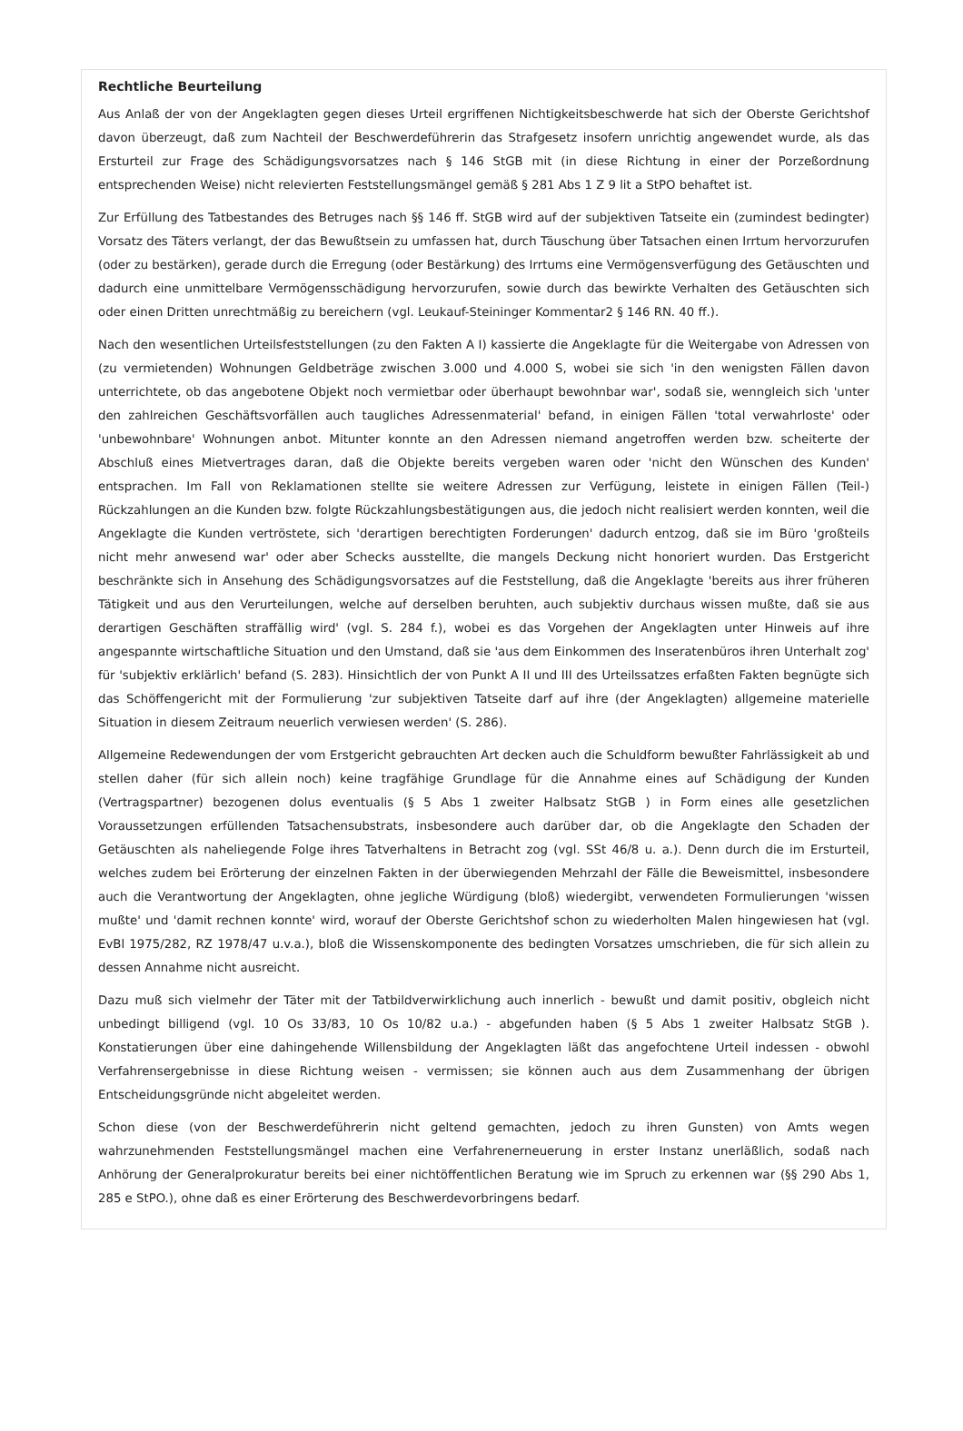Rechtliche Beurteilung
Aus Anlaß der von der Angeklagten gegen dieses Urteil ergriffenen Nichtigkeitsbeschwerde hat sich der Oberste Gerichtshof davon überzeugt, daß zum Nachteil der Beschwerdeführerin das Strafgesetz insofern unrichtig angewendet wurde, als das Ersturteil zur Frage des Schädigungsvorsatzes nach § 146 StGB mit (in diese Richtung in einer der Porzeßordnung entsprechenden Weise) nicht relevierten Feststellungsmängel gemäß § 281 Abs 1 Z 9 lit a StPO behaftet ist.
Zur Erfüllung des Tatbestandes des Betruges nach §§ 146 ff. StGB wird auf der subjektiven Tatseite ein (zumindest bedingter) Vorsatz des Täters verlangt, der das Bewußtsein zu umfassen hat, durch Täuschung über Tatsachen einen Irrtum hervorzurufen (oder zu bestärken), gerade durch die Erregung (oder Bestärkung) des Irrtums eine Vermögensverfügung des Getäuschten und dadurch eine unmittelbare Vermögensschädigung hervorzurufen, sowie durch das bewirkte Verhalten des Getäuschten sich oder einen Dritten unrechtmäßig zu bereichern (vgl. Leukauf-Steininger Kommentar2 § 146 RN. 40 ff.).
Nach den wesentlichen Urteilsfeststellungen (zu den Fakten A I) kassierte die Angeklagte für die Weitergabe von Adressen von (zu vermietenden) Wohnungen Geldbeträge zwischen 3.000 und 4.000 S, wobei sie sich 'in den wenigsten Fällen davon unterrichtete, ob das angebotene Objekt noch vermietbar oder überhaupt bewohnbar war', sodaß sie, wenngleich sich 'unter den zahlreichen Geschäftsvorfällen auch taugliches Adressenmaterial' befand, in einigen Fällen 'total verwahrloste' oder 'unbewohnbare' Wohnungen anbot. Mitunter konnte an den Adressen niemand angetroffen werden bzw. scheiterte der Abschluß eines Mietvertrages daran, daß die Objekte bereits vergeben waren oder 'nicht den Wünschen des Kunden' entsprachen. Im Fall von Reklamationen stellte sie weitere Adressen zur Verfügung, leistete in einigen Fällen (Teil-) Rückzahlungen an die Kunden bzw. folgte Rückzahlungsbestätigungen aus, die jedoch nicht realisiert werden konnten, weil die Angeklagte die Kunden vertröstete, sich 'derartigen berechtigten Forderungen' dadurch entzog, daß sie im Büro 'großteils nicht mehr anwesend war' oder aber Schecks ausstellte, die mangels Deckung nicht honoriert wurden. Das Erstgericht beschränkte sich in Ansehung des Schädigungsvorsatzes auf die Feststellung, daß die Angeklagte 'bereits aus ihrer früheren Tätigkeit und aus den Verurteilungen, welche auf derselben beruhten, auch subjektiv durchaus wissen mußte, daß sie aus derartigen Geschäften straffällig wird' (vgl. S. 284 f.), wobei es das Vorgehen der Angeklagten unter Hinweis auf ihre angespannte wirtschaftliche Situation und den Umstand, daß sie 'aus dem Einkommen des Inseratenbüros ihren Unterhalt zog' für 'subjektiv erklärlich' befand (S. 283). Hinsichtlich der von Punkt A II und III des Urteilssatzes erfaßten Fakten begnügte sich das Schöffengericht mit der Formulierung 'zur subjektiven Tatseite darf auf ihre (der Angeklagten) allgemeine materielle Situation in diesem Zeitraum neuerlich verwiesen werden' (S. 286).
Allgemeine Redewendungen der vom Erstgericht gebrauchten Art decken auch die Schuldform bewußter Fahrlässigkeit ab und stellen daher (für sich allein noch) keine tragfähige Grundlage für die Annahme eines auf Schädigung der Kunden (Vertragspartner) bezogenen dolus eventualis (§ 5 Abs 1 zweiter Halbsatz StGB ) in Form eines alle gesetzlichen Voraussetzungen erfüllenden Tatsachensubstrats, insbesondere auch darüber dar, ob die Angeklagte den Schaden der Getäuschten als naheliegende Folge ihres Tatverhaltens in Betracht zog (vgl. SSt 46/8 u. a.). Denn durch die im Ersturteil, welches zudem bei Erörterung der einzelnen Fakten in der überwiegenden Mehrzahl der Fälle die Beweismittel, insbesondere auch die Verantwortung der Angeklagten, ohne jegliche Würdigung (bloß) wiedergibt, verwendeten Formulierungen 'wissen mußte' und 'damit rechnen konnte' wird, worauf der Oberste Gerichtshof schon zu wiederholten Malen hingewiesen hat (vgl. EvBl 1975/282, RZ 1978/47 u.v.a.), bloß die Wissenskomponente des bedingten Vorsatzes umschrieben, die für sich allein zu dessen Annahme nicht ausreicht.
Dazu muß sich vielmehr der Täter mit der Tatbildverwirklichung auch innerlich - bewußt und damit positiv, obgleich nicht unbedingt billigend (vgl. 10 Os 33/83, 10 Os 10/82 u.a.) - abgefunden haben (§ 5 Abs 1 zweiter Halbsatz StGB ). Konstatierungen über eine dahingehende Willensbildung der Angeklagten läßt das angefochtene Urteil indessen - obwohl Verfahrensergebnisse in diese Richtung weisen - vermissen; sie können auch aus dem Zusammenhang der übrigen Entscheidungsgründe nicht abgeleitet werden.
Schon diese (von der Beschwerdeführerin nicht geltend gemachten, jedoch zu ihren Gunsten) von Amts wegen wahrzunehmenden Feststellungsmängel machen eine Verfahrenerneuerung in erster Instanz unerläßlich, sodaß nach Anhörung der Generalprokuratur bereits bei einer nichtöffentlichen Beratung wie im Spruch zu erkennen war (§§ 290 Abs 1, 285 e StPO.), ohne daß es einer Erörterung des Beschwerdevorbringens bedarf.